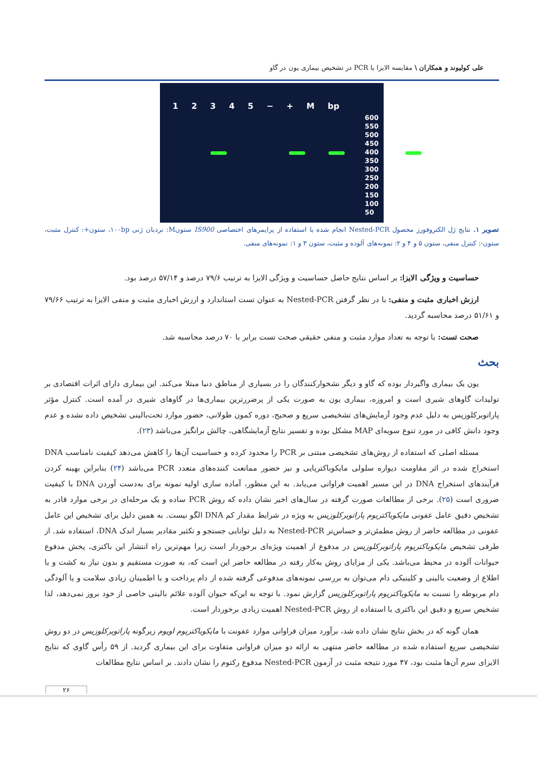علی کولیوند و همکاران \ مقایسه الایزا با PCR در تشخیص بیماری یون در گاو
12345 − + M bp
600
550
500
450
400
350
300
250
200
150
100
50
تصویر ۱. نتایج ژل الکتروفورز محصول Nested-PCR انجام شده با استفاده از پرایمرهای اختصاصی IS900 ستونM: نردبان ژنی ۱۰۰bp، ستون+: کنترل مثبت، ستون-: کنترل منفی، ستون ۵ و ۴ و ۲: نمونه‌های آلوده و مثبت، ستون ۳ و ۱: نمونه‌های منفی.
حساسیت و ویژگی الایزا: بر اساس نتایج حاصل حساسیت و ویژگی الایزا به ترتیب ۷۹/۶ درصد و ۵۷/۱۴ درصد بود.
ارزش اخباری مثبت و منفی: با در نظر گرفتن Nested-PCR به عنوان تست استاندارد و ارزش اخباری مثبت و منفی الایزا به ترتیب ۷۹/۶۶ و ۵۱/۶۱ درصد محاسبه گردید.
صحت تست: با توجه به تعداد موارد مثبت و منفی حقیقی صحت تست برابر با ۷۰ درصد محاسبه شد.
بحث
یون یک بیماری واگیردار بوده که گاو و دیگر نشخوارکنندگان را در بسیاری از مناطق دنیا مبتلا می‌کند. این بیماری دارای اثرات اقتصادی بر تولیدات گاوهای شیری است و امروزه، بیماری یون به صورت یکی از پرضررترین بیماری‌ها در گاوهای شیری در آمده است. کنترل مؤثر پاراتوبرکلوزیس به دلیل عدم وجود آزمایش‌های تشخیصی سریع و صحیح، دوره کمون طولانی، حضور موارد تحت‌بالینی تشخیص داده نشده و عدم وجود دانش کافی در مورد تنوع سویه‌ای MAP مشکل بوده و تفسیر نتایج آزمایشگاهی، چالش برانگیز می‌باشد (۲۳).
مسئله اصلی که استفاده از روش‌های تشخیصی مبتنی بر PCR را محدود کرده و حساسیت آن‌ها را کاهش می‌دهد کیفیت نامناسب DNA استخراج شده در اثر مقاومت دیواره سلولی مایکوباکتریایی و نیز حضور ممانعت کننده‌های متعدد PCR می‌باشد (۲۴) بنابراین بهینه کردن فرآیندهای استخراج DNA در این مسیر اهمیت فراوانی می‌یابد. به این منظور، آماده سازی اولیه نمونه برای به‌دست آوردن DNA با کیفیت ضروری است (۲۵). برخی از مطالعات صورت گرفته در سال‌های اخیر نشان داده که روش PCR ساده و یک مرحله‌ای در برخی موارد قادر به تشخیص دقیق عامل عفونی مایکوباکتریوم پاراتوبرکلوزیس به ویژه در شرایط مقدار کم DNA الگو نیست. به همین دلیل برای تشخیص این عامل عفونی در مطالعه حاضر از روش مطمئن‌تر و حساس‌تر Nested-PCR به دلیل توانایی جستجو و تکثیر مقادیر بسیار اندک DNA، استفاده شد. از طرفی تشخیص مایکوباکتریوم پاراتوبرکلوزیس در مدفوع از اهمیت ویژه‌ای برخوردار است زیرا مهم‌ترین راه انتشار این باکتری، پخش مدفوع حیوانات آلوده در محیط می‌باشد. یکی از مزایای روش به‌کار رفته در مطالعه حاضر این است که، به صورت مستقیم و بدون نیاز به کشت و یا اطلاع از وضعیت بالینی و کلینیکی دام می‌توان به بررسی نمونه‌های مدفوعی گرفته شده از دام پرداخت و با اطمینان زیادی سلامت و یا آلودگی دام مربوطه را نسبت به مایکوباکتریوم پاراتوبرکلوزیس گزارش نمود. با توجه به این‌که حیوان آلوده علائم بالینی خاصی از خود بروز نمی‌دهد، لذا تشخیص سریع و دقیق این باکتری با استفاده از روش Nested-PCR اهمیت زیادی برخوردار است.
همان گونه که در بخش نتایج نشان داده شد، برآورد میزان فراوانی موارد عفونت با مایکوباکتریوم اویوم زیرگونه پاراتوبرکلوزیس در دو روش تشخیصی سریع استفاده شده در مطالعه حاضر منتهی به ارائه دو میزان فراوانی متفاوت برای این بیماری گردید. از ۵۹ رأس گاوی که نتایج الایزای سرم آن‌ها مثبت بود، ۴۷ مورد نتیجه مثبت در آزمون Nested-PCR مدفوع رکتوم را نشان دادند. بر اساس نتایج مطالعات
۲۶